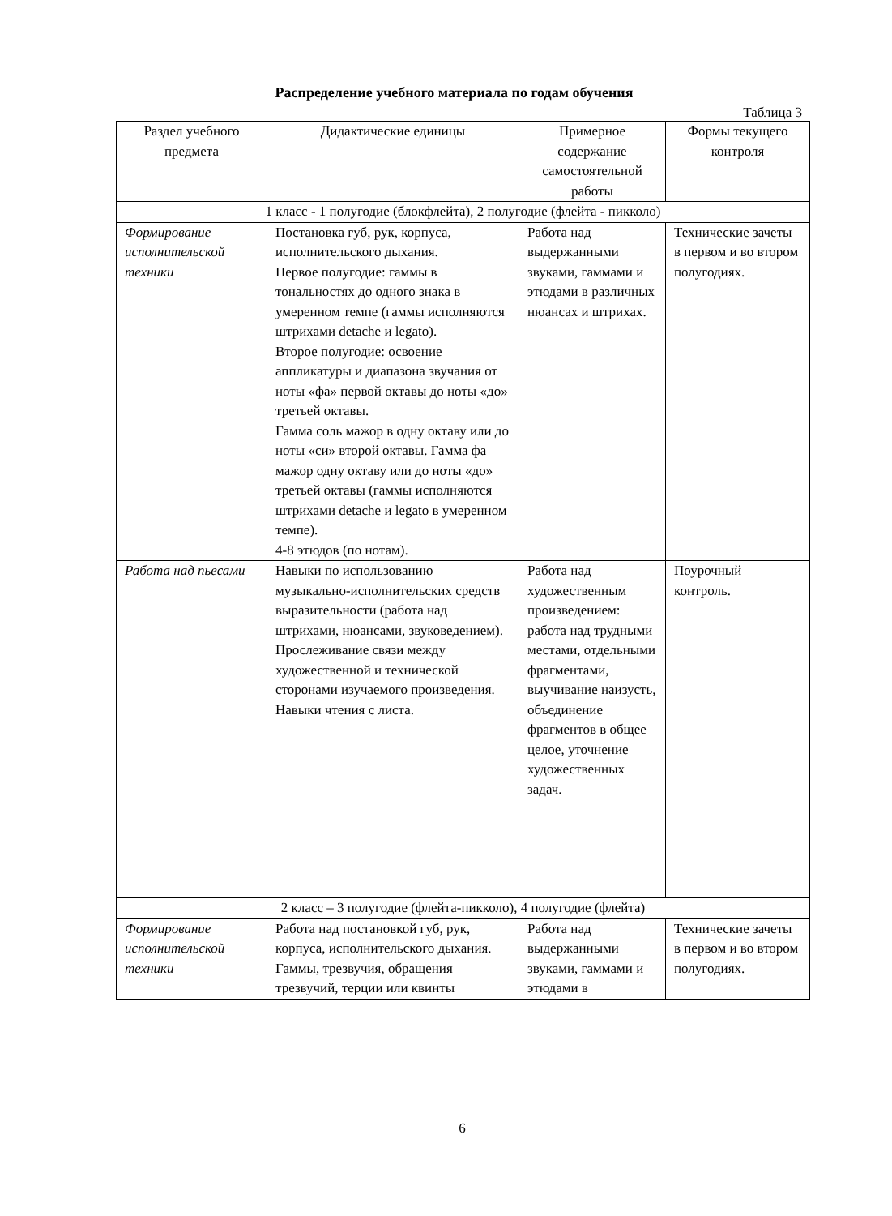Распределение учебного материала по годам обучения
Таблица 3
| Раздел учебного предмета | Дидактические единицы | Примерное содержание самостоятельной работы | Формы текущего контроля |
| --- | --- | --- | --- |
| 1 класс - 1 полугодие (блокфлейта), 2 полугодие (флейта - пикколо) | | | |
| Формирование исполнительской техники | Постановка губ, рук, корпуса, исполнительского дыхания. Первое полугодие: гаммы в тональностях до одного знака в умеренном темпе (гаммы исполняются штрихами detache и legato). Второе полугодие: освоение аппликатуры и диапазона звучания от ноты «фа» первой октавы до ноты «до» третьей октавы. Гамма соль мажор в одну октаву или до ноты «си» второй октавы. Гамма фа мажор одну октаву или до ноты «до» третьей октавы (гаммы исполняются штрихами detache и legato в умеренном темпе). 4-8 этюдов (по нотам). | Работа над выдержанными звуками, гаммами и этюдами в различных нюансах и штрихах. | Технические зачеты в первом и во втором полугодиях. |
| Работа над пьесами | Навыки по использованию музыкально-исполнительских средств выразительности (работа над штрихами, нюансами, звуковедением). Прослеживание связи между художественной и технической сторонами изучаемого произведения. Навыки чтения с листа. | Работа над художественным произведением: работа над трудными местами, отдельными фрагментами, выучивание наизусть, объединение фрагментов в общее целое, уточнение художественных задач. | Поурочный контроль. |
| 2 класс – 3 полугодие (флейта-пикколо), 4 полугодие (флейта) | | | |
| Формирование исполнительской техники | Работа над постановкой губ, рук, корпуса, исполнительского дыхания. Гаммы, трезвучия, обращения трезвучий, терции или квинты | Работа над выдержанными звуками, гаммами и этюдами в | Технические зачеты в первом и во втором полугодиях. |
6